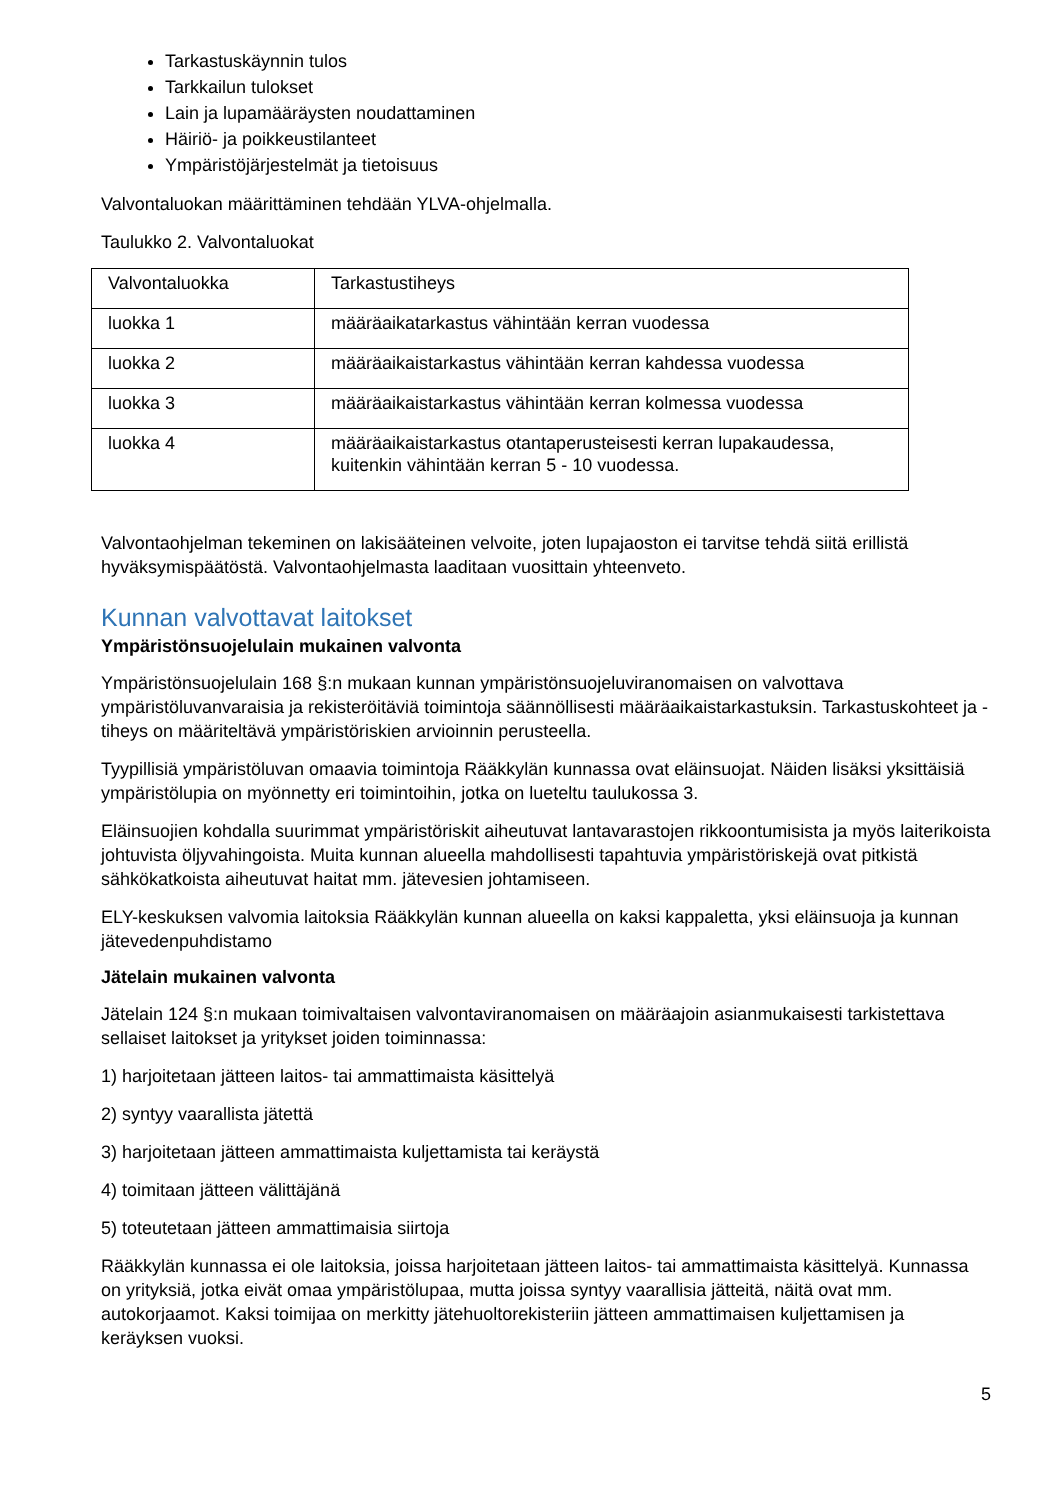Tarkastuskäynnin tulos
Tarkkailun tulokset
Lain ja lupamääräysten noudattaminen
Häiriö- ja poikkeustilanteet
Ympäristöjärjestelmät ja tietoisuus
Valvontaluokan määrittäminen tehdään YLVA-ohjelmalla.
Taulukko 2. Valvontaluokat
| Valvontaluokka | Tarkastustiheys |
| luokka 1 | määräaikatarkastus vähintään kerran vuodessa |
| luokka 2 | määräaikaistarkastus vähintään kerran kahdessa vuodessa |
| luokka 3 | määräaikaistarkastus vähintään kerran kolmessa vuodessa |
| luokka 4 | määräaikaistarkastus otantaperusteisesti kerran lupakaudessa, kuitenkin vähintään kerran 5 - 10 vuodessa. |
Valvontaohjelman tekeminen on lakisääteinen velvoite, joten lupajaoston ei tarvitse tehdä siitä erillistä hyväksymispäätöstä. Valvontaohjelmasta laaditaan vuosittain yhteenveto.
Kunnan valvottavat laitokset
Ympäristönsuojelulain mukainen valvonta
Ympäristönsuojelulain 168 §:n mukaan kunnan ympäristönsuojeluviranomaisen on valvottava ympäristöluvanvaraisia ja rekisteröitäviä toimintoja säännöllisesti määräaikaistarkastuksin. Tarkastuskohteet ja -tiheys on määriteltävä ympäristöriskien arvioinnin perusteella.
Tyypillisiä ympäristöluvan omaavia toimintoja Rääkkylän kunnassa ovat eläinsuojat. Näiden lisäksi yksittäisiä ympäristölupia on myönnetty eri toimintoihin, jotka on lueteltu taulukossa 3.
Eläinsuojien kohdalla suurimmat ympäristöriskit aiheutuvat lantavarastojen rikkoontumisista ja myös laiterikoista johtuvista öljyvahingoista. Muita kunnan alueella mahdollisesti tapahtuvia ympäristöriskejä ovat pitkistä sähkökatkoista aiheutuvat haitat mm. jätevesien johtamiseen.
ELY-keskuksen valvomia laitoksia Rääkkylän kunnan alueella on kaksi kappaletta, yksi eläinsuoja ja kunnan jätevedenpuhdistamo
Jätelain mukainen valvonta
Jätelain 124 §:n mukaan toimivaltaisen valvontaviranomaisen on määräajoin asianmukaisesti tarkistettava sellaiset laitokset ja yritykset joiden toiminnassa:
1) harjoitetaan jätteen laitos- tai ammattimaista käsittelyä
2) syntyy vaarallista jätettä
3) harjoitetaan jätteen ammattimaista kuljettamista tai keräystä
4) toimitaan jätteen välittäjänä
5) toteutetaan jätteen ammattimaisia siirtoja
Rääkkylän kunnassa ei ole laitoksia, joissa harjoitetaan jätteen laitos- tai ammattimaista käsittelyä. Kunnassa on yrityksiä, jotka eivät omaa ympäristölupaa, mutta joissa syntyy vaarallisia jätteitä, näitä ovat mm. autokorjaamot. Kaksi toimijaa on merkitty jätehuoltorekisteriin jätteen ammattimaisen kuljettamisen ja keräyksen vuoksi.
5